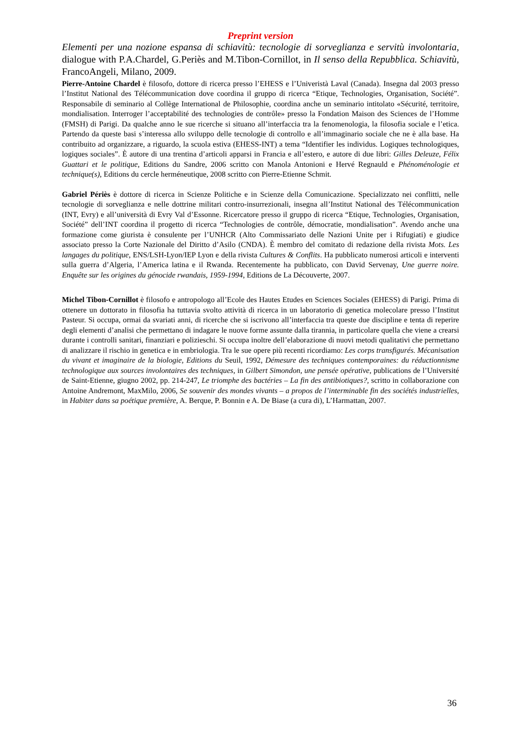Preprint version
Elementi per una nozione espansa di schiavitù: tecnologie di sorveglianza e servitù involontaria, dialogue with P.A.Chardel, G.Periès and M.Tibon-Cornillot, in Il senso della Repubblica. Schiavitù, FrancoAngeli, Milano, 2009.
Pierre-Antoine Chardel è filosofo, dottore di ricerca presso l’EHESS e l’Univeristà Laval (Canada). Insegna dal 2003 presso l’Institut National des Télécommunication dove coordina il gruppo di ricerca “Etique, Technologies, Organisation, Société”. Responsabile di seminario al Collège International de Philosophie, coordina anche un seminario intitolato «Sécurité, territoire, mondialisation. Interroger l’acceptabilité des technologies de contrôle» presso la Fondation Maison des Sciences de l’Homme (FMSH) di Parigi. Da qualche anno le sue ricerche si situano all’interfaccia tra la fenomenologia, la filosofia sociale e l’etica. Partendo da queste basi s’interessa allo sviluppo delle tecnologie di controllo e all’immaginario sociale che ne è alla base. Ha contribuito ad organizzare, a riguardo, la scuola estiva (EHESS-INT) a tema “Identifier les individus. Logiques technologiques, logiques sociales”. È autore di una trentina d’articoli apparsi in Francia e all’estero, e autore di due libri: Gilles Deleuze, Félix Guattari et le politique, Editions du Sandre, 2006 scritto con Manola Antonioni e Hervé Regnauld e Phénoménologie et technique(s), Editions du cercle herméneutique, 2008 scritto con Pierre-Etienne Schmit.
Gabriel Périès è dottore di ricerca in Scienze Politiche e in Scienze della Comunicazione. Specializzato nei conflitti, nelle tecnologie di sorveglianza e nelle dottrine militari contro-insurrezionali, insegna all’Institut National des Télécommunication (INT, Evry) e all’università di Evry Val d’Essonne. Ricercatore presso il gruppo di ricerca “Etique, Technologies, Organisation, Société” dell’INT coordina il progetto di ricerca “Technologies de contrôle, démocratie, mondialisation”. Avendo anche una formazione come giurista è consulente per l’UNHCR (Alto Commissariato delle Nazioni Unite per i Rifugiati) e giudice associato presso la Corte Nazionale del Diritto d’Asilo (CNDA). È membro del comitato di redazione della rivista Mots. Les langages du politique, ENS/LSH-Lyon/IEP Lyon e della rivista Cultures & Conflits. Ha pubblicato numerosi articoli e interventi sulla guerra d’Algeria, l’America latina e il Rwanda. Recentemente ha pubblicato, con David Servenay, Une guerre noire. Enquête sur les origines du génocide rwandais, 1959-1994, Editions de La Découverte, 2007.
Michel Tibon-Cornillot è filosofo e antropologo all’Ecole des Hautes Etudes en Sciences Sociales (EHESS) di Parigi. Prima di ottenere un dottorato in filosofia ha tuttavia svolto attività di ricerca in un laboratorio di genetica molecolare presso l’Institut Pasteur. Si occupa, ormai da svariati anni, di ricerche che si iscrivono all’interfaccia tra queste due discipline e tenta di reperire degli elementi d’analisi che permettano di indagare le nuove forme assunte dalla tirannia, in particolare quella che viene a crearsi durante i controlli sanitari, finanziari e polizieschi. Si occupa inoltre dell’elaborazione di nuovi metodi qualitativi che permettano di analizzare il rischio in genetica e in embriologia. Tra le sue opere più recenti ricordiamo: Les corps transfigurés. Mécanisation du vivant et imaginaire de la biologie, Editions du Seuil, 1992, Démesure des techniques contemporaines: du réductionnisme technologique aux sources involontaires des techniques, in Gilbert Simondon, une pensée opérative, publications de l’Université de Saint-Etienne, giugno 2002, pp. 214-247, Le triomphe des bactéries – La fin des antibiotiques?, scritto in collaborazione con Antoine Andremont, MaxMilo, 2006, Se souvenir des mondes vivants – a propos de l’interminable fin des sociétés industrielles, in Habiter dans sa poétique première, A. Berque, P. Bonnin e A. De Biase (a cura di), L’Harmattan, 2007.
36